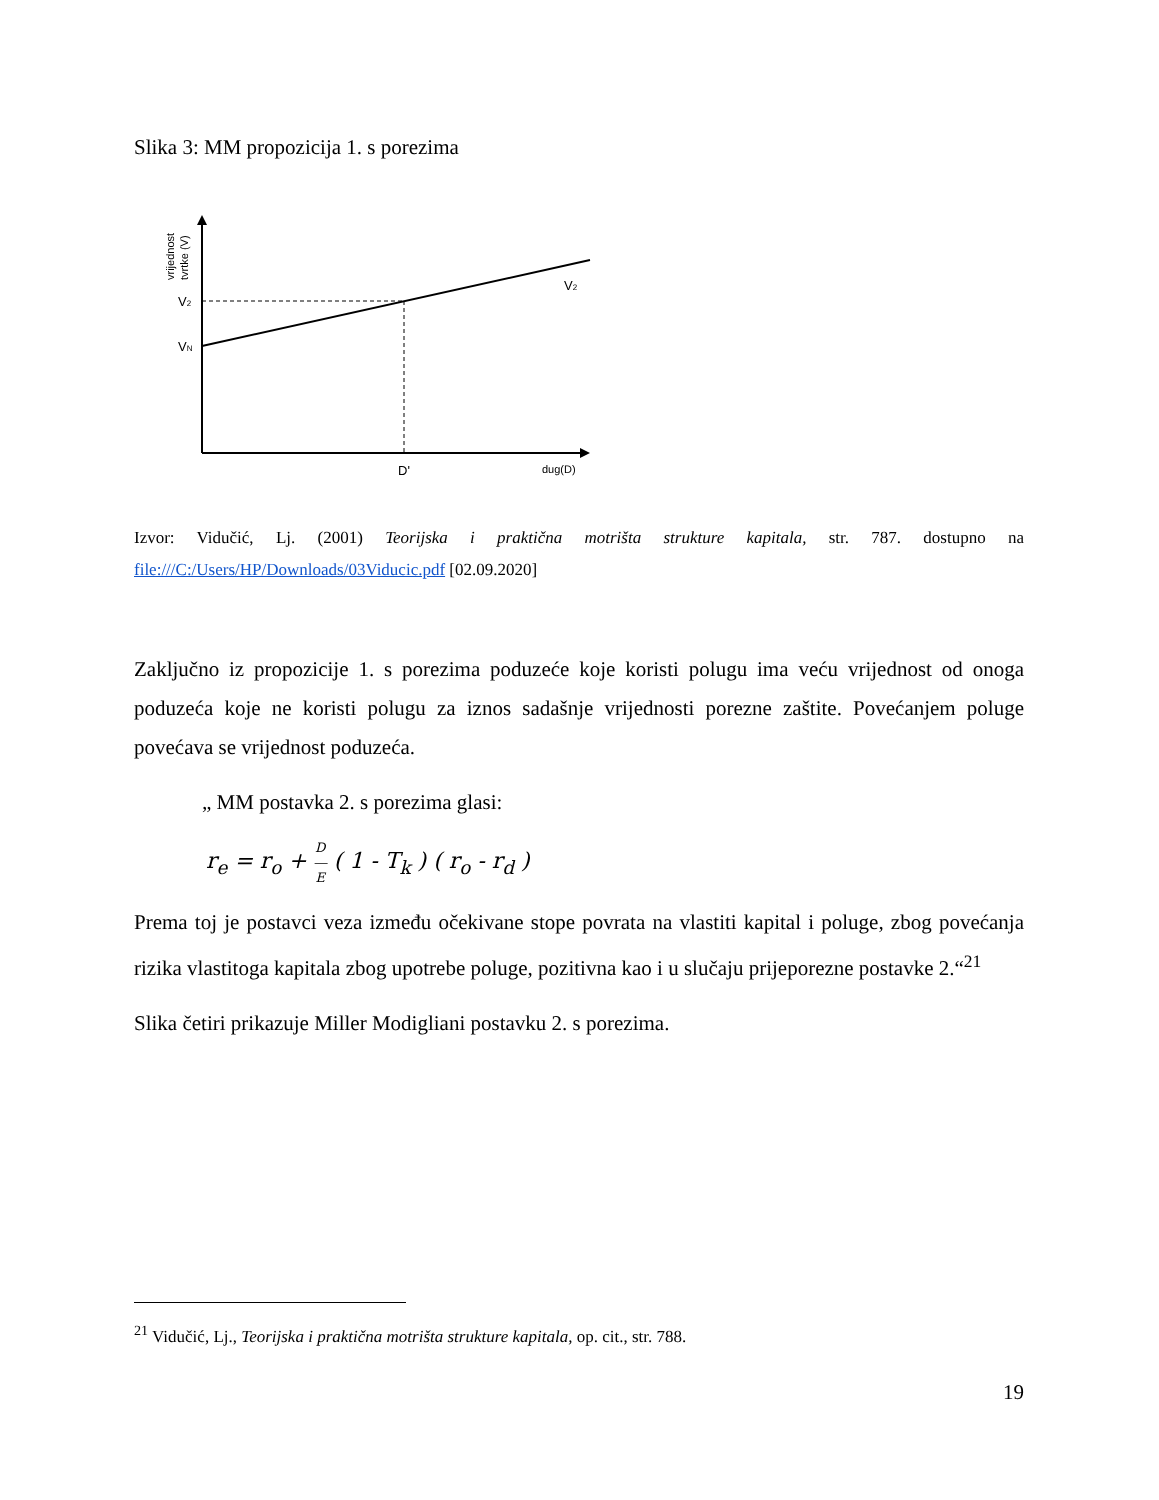Slika 3: MM propozicija 1. s porezima
V2
VN
V2
D'
dug(D)
vrijednost
tvrtke (V)
Izvor: Vidučić, Lj. (2001) Teorijska i praktična motrišta strukture kapitala, str. 787. dostupno na file:///C:/Users/HP/Downloads/03Viducic.pdf [02.09.2020]
Zaključno iz propozicije 1. s porezima poduzeće koje koristi polugu ima veću vrijednost od onoga poduzeća koje ne koristi polugu za iznos sadašnje vrijednosti porezne zaštite. Povećanjem poluge povećava se vrijednost poduzeća.
„ MM postavka 2. s porezima glasi:
r<sub>e</sub> = r<sub>o</sub> + D
―
E ( 1 - T<sub>k</sub> ) ( r<sub>o</sub> - r<sub>d</sub> )
Prema toj je postavci veza između očekivane stope povrata na vlastiti kapital i poluge, zbog povećanja rizika vlastitoga kapitala zbog upotrebe poluge, pozitivna kao i u slučaju prijeporezne postavke 2.“<sup>21</sup>
Slika četiri prikazuje Miller Modigliani postavku 2. s porezima.
<sup>21</sup> Vidučić, Lj., Teorijska i praktična motrišta strukture kapitala, op. cit., str. 788.
19